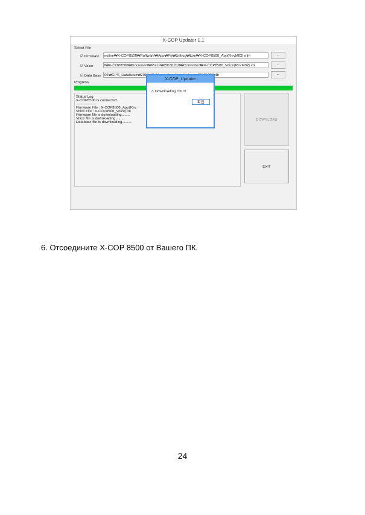X-COP Updater 1.1
Select File
☑ Firmware eoline₩X-COP8500₩Software₩App₩Prj₩Debug₩Exe₩X-COP8500_App(RevM02).efm...
☑ Voice f₩X-COP8500₩Document₩Voice₩20131210₩Converted₩X-COP8500_Voice(RevM02).voi...
☑ Data Base 06₩GPS_DataBase₩2012-10-24_neoline_Rus_Belarus_20121009.db...
Progress
Status Log
X-COP8500 is connected.
-----------------
Firmware File : X-COP8500_App(Rev
Voice File : X-COP8500_Voice(Re
Firmware file is downloading........
Voice file is downloading.........
Database file is downloading..........
X-COP_Updater
⚠ Downloading OK !!!
확인
DOWNLOAD
EXIT
6. Отсоедините X-COP 8500 от Вашего ПК.
24